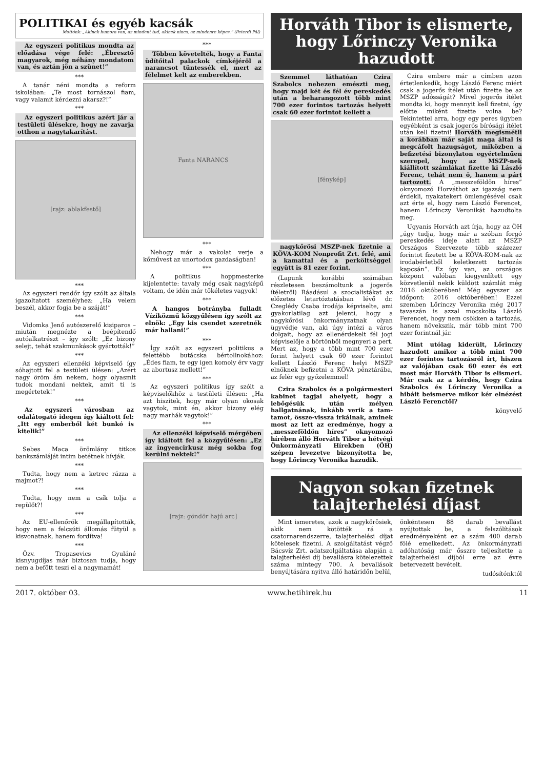POLITIKAI és egyéb kacsák
Mottónk: „Akinek humora van, az mindent tud, akinek nincs, az mindenre képes.” (Peterdi Pál)
Az egyszeri politikus mondta az előadása vége felé: „Ébresztő magyarok, még néhány mondatom van, és aztán jön a szünet!”
***
A tanár néni mondta a reform iskolában: „Te most tornászol fiam, vagy valamit kérdezni akarsz?!”
***
Az egyszeri politikus azért jár a testületi ülésekre, hogy ne zavarja otthon a nagytakarítást.
[rajz: ablakfestő]
***
Az egyszeri rendőr így szólt az általa igazoltatott személyhez: „Ha velem beszél, akkor fogja be a száját!”
***
Vidomka Jenő autószerelő kisiparos – miután megnézte a beépítendő autóalkatrészt – így szólt: „Ez bizony selejt, tehát szakmunkások gyártották!”
***
Az egyszeri ellenzéki képviselő így sóhajtott fel a testületi ülésen: „Azért nagy öröm ám nekem, hogy olyasmit tudok mondani nektek, amit ti is megértetek!”
***
Az egyszeri városban az odalátogató idegen így kiáltott fel: „Itt egy emberből két bunkó is kitelik!”
***
Sebes Maca örömlány titkos bankszámláját intim betétnek hívják.
***
Tudta, hogy nem a ketrec rázza a majmot?!
***
Tudta, hogy nem a csík tolja a repülőt?!
***
Az EU-ellenőrök megállapították, hogy nem a felcsúti állomás fütyül a kisvonatnak, hanem fordítva!
***
Özv. Tropasevics Gyuláné kisnyugdíjas már biztosan tudja, hogy nem a befőtt teszi el a nagymamát!
***
Többen követelték, hogy a Fanta üdítőital palackok címkéjéről a narancsot tüntessék el, mert az félelmet kelt az emberekben.
Fanta NARANCS
***
Nehogy már a vakolat verje a kőművest az unortodox gazdaságban!
***
A politikus hoppmesterke kijelentette: tavaly még csak nagyképű voltam, de idén már tökéletes vagyok!
***
A hangos botrányba fulladt Víziközmű közgyűlésen így szólt az elnök: „Egy kis csendet szeretnék már hallani!”
***
Így szólt az egyszeri politikus a felettébb butácska bértollnokához: „Édes fiam, te egy igen komoly érv vagy az abortusz mellett!”
***
Az egyszeri politikus így szólt a képviselőkhöz a testületi ülésen: „Ha azt hiszitek, hogy már olyan okosak vagytok, mint én, akkor bizony elég nagy marhák vagytok!”
***
Az ellenzéki képviselő mérgében így kiáltott fel a közgyűlésen: „Ez az ingyencirkusz még sokba fog kerülni nektek!”
[rajz: göndör hajú arc]
Horváth Tibor is elismerte, hogy Lőrinczy Veronika hazudott
Szemmel láthatóan Czira Szabolcs nehezen emészti meg, hogy majd két és fél év pereskedés után a beharangozott több mint 700 ezer forintos tartozás helyett csak 60 ezer forintot kellett a
[fénykép]
nagykőrösi MSZP-nek fizetnie a KÖVA-KOM Nonprofit Zrt. felé, ami a kamattal és a perköltséggel együtt is 81 ezer forint.
(Lapunk korábbi számában részletesen beszámoltunk a jogerős ítéletről) Ráadásul a szocialistákat az előzetes letartóztatásban lévő dr. Czeglédy Csaba irodája képviselte, ami gyakorlatilag azt jelenti, hogy a nagykőrösi önkormányzatnak olyan ügyvédje van, aki úgy intézi a város dolgait, hogy az ellenérdekelt fél jogi képviselője a börtönből megnyeri a pert. Mert az, hogy a több mint 700 ezer forint helyett csak 60 ezer forintot kellett László Ferenc helyi MSZP elnöknek befizetni a KÖVA pénztárába, az felér egy győzelemmel!
Czira Szabolcs és a polgármesteri kabinet tagjai ahelyett, hogy a lebőgésük után mélyen hallgatnának, inkább verik a tam-tamot, össze-vissza irkálnak, aminek most az lett az eredménye, hogy a „messzeföldön híres” oknyomozó hírében álló Horváth Tibor a hétvégi Önkormányzati Hírekben (ÖH) szépen levezetve bizonyította be, hogy Lőrinczy Veronika hazudik.
Czira embere már a címben azon értetlenkedik, hogy László Ferenc miért csak a jogerős ítélet után fizette be az MSZP adósságát? Mivel jogerős ítélet mondta ki, hogy mennyit kell fizetni, így előtte miként fizette volna be? Tekintettel arra, hogy egy peres ügyben egyébként is csak jogerős bírósági ítélet után kell fizetni! Horváth megismétli a korábban már saját maga által is megcáfolt hazugságot, miközben a befizetési bizonylaton egyértelműen szerepel, hogy az MSZP-nek kiállított számlákat fizette ki László Ferenc, tehát nem ő, hanem a párt tartozott. A „messzeföldön híres” oknyomozó Horváthot az igazság nem érdekli, nyakatekert ömlengésével csak azt érte el, hogy nem László Ferencet, hanem Lőrinczy Veronikát hazudtolta meg.
Ugyanis Horváth azt írja, hogy az ÖH „úgy tudja, hogy már a szóban forgó pereskedés ideje alatt az MSZP Országos Szervezete több százezer forintot fizetett be a KÖVA-KOM-nak az irodabérletből keletkezett tartozás kapcsán”. Ez így van, az országos központ valóban kiegyenlített egy közvetlenül nekik küldött számlát még 2016 októberében! Még egyszer az időpont: 2016 októberében! Ezzel szemben Lőrinczy Veronika még 2017 tavaszán is azzal mocskolta László Ferencet, hogy nem csökken a tartozás, hanem növekszik, már több mint 700 ezer forintnál jár.
Mint utólag kiderült, Lőrinczy hazudott amikor a több mint 700 ezer forintos tartozásról írt, hiszen az valójában csak 60 ezer és ezt most már Horváth Tibor is elismeri. Már csak az a kérdés, hogy Czira Szabolcs és Lőrinczy Veronika a hibáit beismerve mikor kér elnézést László Ferenctől?
könyvelő
Nagyon sokan fizetnek talajterhelési díjast
Mint ismeretes, azok a nagykőrösiek, akik nem kötötték rá a csatornarendszerre, talajterhelési díjat kötelesek fizetni. A szolgáltatást végző Bácsvíz Zrt. adatszolgáltatása alapján a talajterhelési díj bevallásra kötelezettek száma mintegy 700. A bevallások benyújtására nyitva álló határidőn belül,
önkéntesen 88 darab bevallást nyújtottak be, a felszólítások eredményeként ez a szám 400 darab fölé emelkedett. Az önkormányzati adóhatóság már ősszre teljesítette a talajterhelési díjból erre az évre betervezett bevételt.
tudósítónktól
2017. október 03. www.hetihirek.hu 11